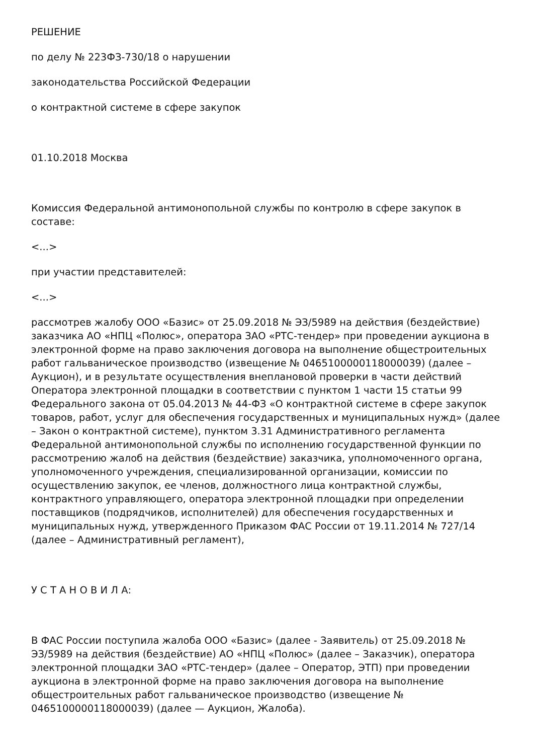РЕШЕНИЕ
по делу № 223ФЗ-730/18 о нарушении
законодательства Российской Федерации
о контрактной системе в сфере закупок
01.10.2018 Москва
Комиссия Федеральной антимонопольной службы по контролю в сфере закупок в составе:
<...>
при участии представителей:
<...>
рассмотрев жалобу ООО «Базис» от 25.09.2018 № ЭЗ/5989 на действия (бездействие) заказчика АО «НПЦ «Полюс», оператора ЗАО «РТС-тендер» при проведении аукциона в электронной форме на право заключения договора на выполнение общестроительных работ гальваническое производство (извещение № 0465100000118000039) (далее – Аукцион), и в результате осуществления внеплановой проверки в части действий Оператора электронной площадки в соответствии с пунктом 1 части 15 статьи 99 Федерального закона от 05.04.2013 № 44-ФЗ «О контрактной системе в сфере закупок товаров, работ, услуг для обеспечения государственных и муниципальных нужд» (далее – Закон о контрактной системе), пунктом 3.31 Административного регламента Федеральной антимонопольной службы по исполнению государственной функции по рассмотрению жалоб на действия (бездействие) заказчика, уполномоченного органа, уполномоченного учреждения, специализированной организации, комиссии по осуществлению закупок, ее членов, должностного лица контрактной службы, контрактного управляющего, оператора электронной площадки при определении поставщиков (подрядчиков, исполнителей) для обеспечения государственных и муниципальных нужд, утвержденного Приказом ФАС России от 19.11.2014 № 727/14 (далее – Административный регламент),
У С Т А Н О В И Л А:
В ФАС России поступила жалоба ООО «Базис» (далее - Заявитель) от 25.09.2018 № ЭЗ/5989 на действия (бездействие) АО «НПЦ «Полюс» (далее – Заказчик), оператора электронной площадки ЗАО «РТС-тендер» (далее – Оператор, ЭТП) при проведении аукциона в электронной форме на право заключения договора на выполнение общестроительных работ гальваническое производство (извещение № 0465100000118000039) (далее — Аукцион, Жалоба).